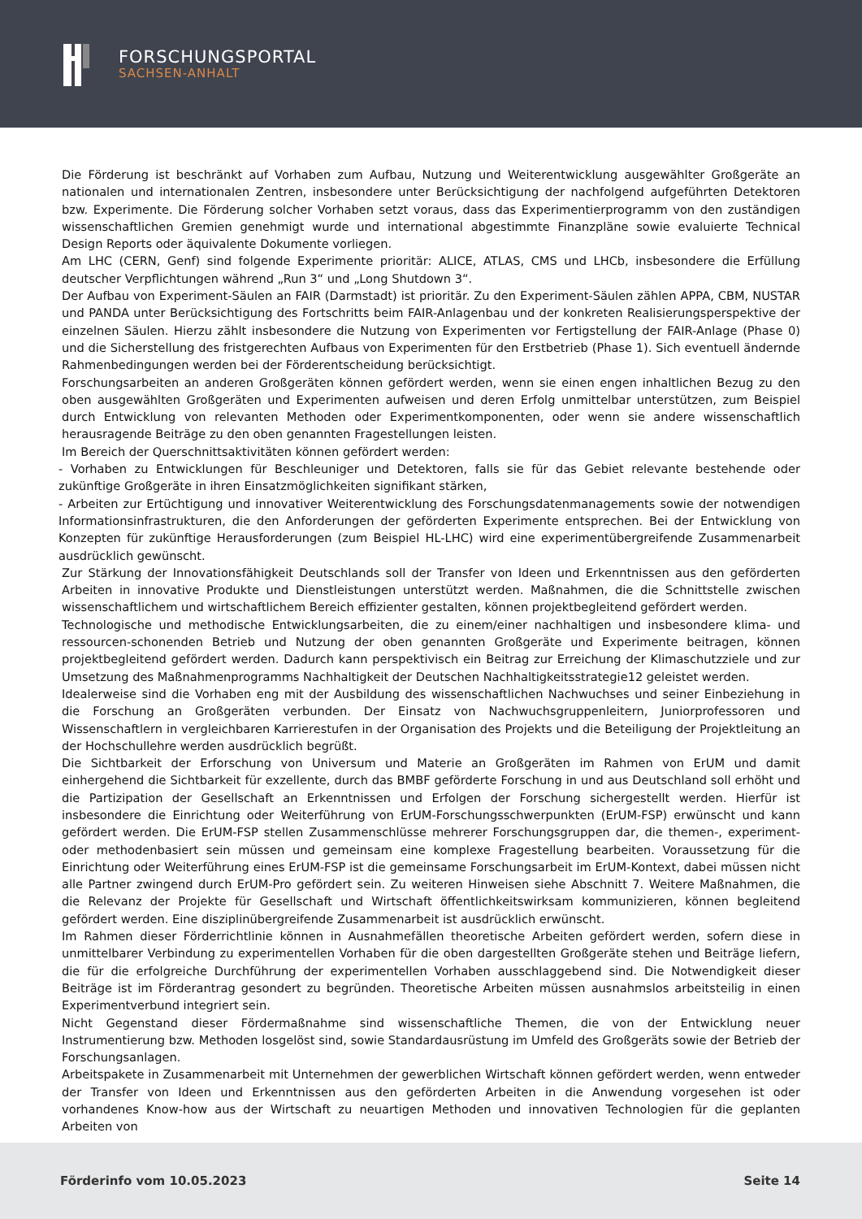FORSCHUNGSPORTAL
SACHSEN-ANHALT
Die Förderung ist beschränkt auf Vorhaben zum Aufbau, Nutzung und Weiterentwicklung ausgewählter Großgeräte an nationalen und internationalen Zentren, insbesondere unter Berücksichtigung der nachfolgend aufgeführten Detektoren bzw. Experimente. Die Förderung solcher Vorhaben setzt voraus, dass das Experimentierprogramm von den zuständigen wissenschaftlichen Gremien genehmigt wurde und international abgestimmte Finanzpläne sowie evaluierte Technical Design Reports oder äquivalente Dokumente vorliegen.
Am LHC (CERN, Genf) sind folgende Experimente prioritär: ALICE, ATLAS, CMS und LHCb, insbesondere die Erfüllung deutscher Verpflichtungen während „Run 3“ und „Long Shutdown 3“.
Der Aufbau von Experiment-Säulen an FAIR (Darmstadt) ist prioritär. Zu den Experiment-Säulen zählen APPA, CBM, NUSTAR und PANDA unter Berücksichtigung des Fortschritts beim FAIR-Anlagenbau und der konkreten Realisierungsperspektive der einzelnen Säulen. Hierzu zählt insbesondere die Nutzung von Experimenten vor Fertigstellung der FAIR-Anlage (Phase 0) und die Sicherstellung des fristgerechten Aufbaus von Experimenten für den Erstbetrieb (Phase 1). Sich eventuell ändernde Rahmenbedingungen werden bei der Förderentscheidung berücksichtigt.
Forschungsarbeiten an anderen Großgeräten können gefördert werden, wenn sie einen engen inhaltlichen Bezug zu den oben ausgewählten Großgeräten und Experimenten aufweisen und deren Erfolg unmittelbar unterstützen, zum Beispiel durch Entwicklung von relevanten Methoden oder Experimentkomponenten, oder wenn sie andere wissenschaftlich herausragende Beiträge zu den oben genannten Fragestellungen leisten.
Im Bereich der Querschnittsaktivitäten können gefördert werden:
- Vorhaben zu Entwicklungen für Beschleuniger und Detektoren, falls sie für das Gebiet relevante bestehende oder zukünftige Großgeräte in ihren Einsatzmöglichkeiten signifikant stärken,
- Arbeiten zur Ertüchtigung und innovativer Weiterentwicklung des Forschungsdatenmanagements sowie der notwendigen Informationsinfrastrukturen, die den Anforderungen der geförderten Experimente entsprechen. Bei der Entwicklung von Konzepten für zukünftige Herausforderungen (zum Beispiel HL-LHC) wird eine experimentübergreifende Zusammenarbeit ausdrücklich gewünscht.
Zur Stärkung der Innovationsfähigkeit Deutschlands soll der Transfer von Ideen und Erkenntnissen aus den geförderten Arbeiten in innovative Produkte und Dienstleistungen unterstützt werden. Maßnahmen, die die Schnittstelle zwischen wissenschaftlichem und wirtschaftlichem Bereich effizienter gestalten, können projektbegleitend gefördert werden.
Technologische und methodische Entwicklungsarbeiten, die zu einem/einer nachhaltigen und insbesondere klima- und ressourcen-schonenden Betrieb und Nutzung der oben genannten Großgeräte und Experimente beitragen, können projektbegleitend gefördert werden. Dadurch kann perspektivisch ein Beitrag zur Erreichung der Klimaschutzziele und zur Umsetzung des Maßnahmenprogramms Nachhaltigkeit der Deutschen Nachhaltigkeitsstrategie12 geleistet werden.
Idealerweise sind die Vorhaben eng mit der Ausbildung des wissenschaftlichen Nachwuchses und seiner Einbeziehung in die Forschung an Großgeräten verbunden. Der Einsatz von Nachwuchsgruppenleitern, Juniorprofessoren und Wissenschaftlern in vergleichbaren Karrierestufen in der Organisation des Projekts und die Beteiligung der Projektleitung an der Hochschullehre werden ausdrücklich begrüßt.
Die Sichtbarkeit der Erforschung von Universum und Materie an Großgeräten im Rahmen von ErUM und damit einhergehend die Sichtbarkeit für exzellente, durch das BMBF geförderte Forschung in und aus Deutschland soll erhöht und die Partizipation der Gesellschaft an Erkenntnissen und Erfolgen der Forschung sichergestellt werden. Hierfür ist insbesondere die Einrichtung oder Weiterführung von ErUM-Forschungsschwerpunkten (ErUM-FSP) erwünscht und kann gefördert werden. Die ErUM-FSP stellen Zusammenschlüsse mehrerer Forschungsgruppen dar, die themen-, experiment- oder methodenbasiert sein müssen und gemeinsam eine komplexe Fragestellung bearbeiten. Voraussetzung für die Einrichtung oder Weiterführung eines ErUM-FSP ist die gemeinsame Forschungsarbeit im ErUM-Kontext, dabei müssen nicht alle Partner zwingend durch ErUM-Pro gefördert sein. Zu weiteren Hinweisen siehe Abschnitt 7. Weitere Maßnahmen, die die Relevanz der Projekte für Gesellschaft und Wirtschaft öffentlichkeitswirksam kommunizieren, können begleitend gefördert werden. Eine disziplinübergreifende Zusammenarbeit ist ausdrücklich erwünscht.
Im Rahmen dieser Förderrichtlinie können in Ausnahmefällen theoretische Arbeiten gefördert werden, sofern diese in unmittelbarer Verbindung zu experimentellen Vorhaben für die oben dargestellten Großgeräte stehen und Beiträge liefern, die für die erfolgreiche Durchführung der experimentellen Vorhaben ausschlaggebend sind. Die Notwendigkeit dieser Beiträge ist im Förderantrag gesondert zu begründen. Theoretische Arbeiten müssen ausnahmslos arbeitsteilig in einen Experimentverbund integriert sein.
Nicht Gegenstand dieser Fördermaßnahme sind wissenschaftliche Themen, die von der Entwicklung neuer Instrumentierung bzw. Methoden losgelöst sind, sowie Standardausrüstung im Umfeld des Großgeräts sowie der Betrieb der Forschungsanlagen.
Arbeitspakete in Zusammenarbeit mit Unternehmen der gewerblichen Wirtschaft können gefördert werden, wenn entweder der Transfer von Ideen und Erkenntnissen aus den geförderten Arbeiten in die Anwendung vorgesehen ist oder vorhandenes Know-how aus der Wirtschaft zu neuartigen Methoden und innovativen Technologien für die geplanten Arbeiten von
Förderinfo vom 10.05.2023 Seite 14